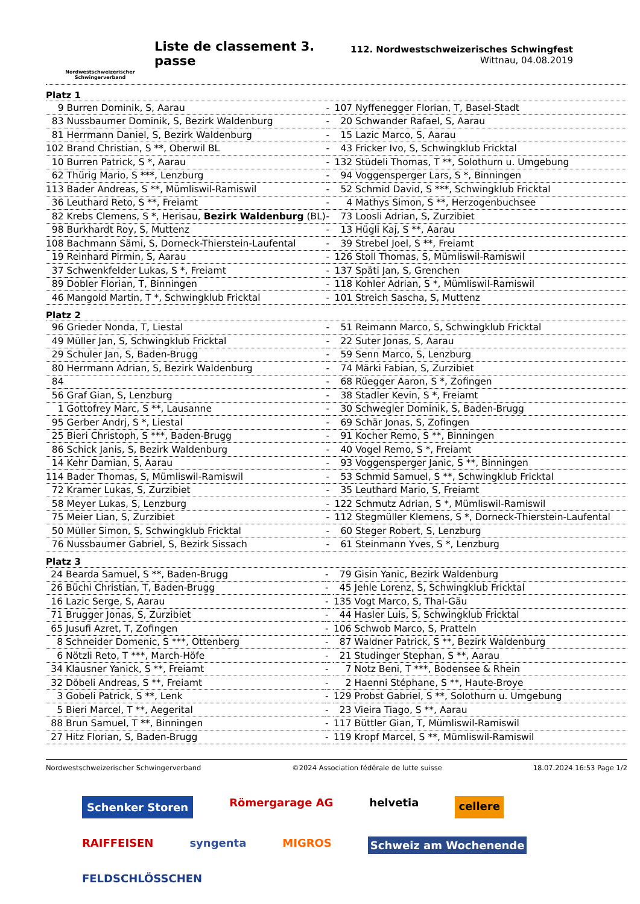Nordwestschweizerischer
Schwingerverband
Liste de classement 3. passe
112. Nordwestschweizerisches Schwingfest
Wittnau, 04.08.2019
Platz 1
| 9 | Burren Dominik, S, Aarau | - | 107 | Nyffenegger Florian, T, Basel-Stadt |
| 83 | Nussbaumer Dominik, S, Bezirk Waldenburg | - | 20 | Schwander Rafael, S, Aarau |
| 81 | Herrmann Daniel, S, Bezirk Waldenburg | - | 15 | Lazic Marco, S, Aarau |
| 102 | Brand Christian, S **, Oberwil BL | - | 43 | Fricker Ivo, S, Schwingklub Fricktal |
| 10 | Burren Patrick, S *, Aarau | - | 132 | Stüdeli Thomas, T **, Solothurn u. Umgebung |
| 62 | Thürig Mario, S ***, Lenzburg | - | 94 | Voggensperger Lars, S *, Binningen |
| 113 | Bader Andreas, S **, Mümliswil-Ramiswil | - | 52 | Schmid David, S ***, Schwingklub Fricktal |
| 36 | Leuthard Reto, S **, Freiamt | - | 4 | Mathys Simon, S **, Herzogenbuchsee |
| 82 | Krebs Clemens, S *, Herisau, Bezirk Waldenburg (BL) | - | 73 | Loosli Adrian, S, Zurzibiet |
| 98 | Burkhardt Roy, S, Muttenz | - | 13 | Hügli Kaj, S **, Aarau |
| 108 | Bachmann Sämi, S, Dorneck-Thierstein-Laufental | - | 39 | Strebel Joel, S **, Freiamt |
| 19 | Reinhard Pirmin, S, Aarau | - | 126 | Stoll Thomas, S, Mümliswil-Ramiswil |
| 37 | Schwenkfelder Lukas, S *, Freiamt | - | 137 | Späti Jan, S, Grenchen |
| 89 | Dobler Florian, T, Binningen | - | 118 | Kohler Adrian, S *, Mümliswil-Ramiswil |
| 46 | Mangold Martin, T *, Schwingklub Fricktal | - | 101 | Streich Sascha, S, Muttenz |
Platz 2
| 96 | Grieder Nonda, T, Liestal | - | 51 | Reimann Marco, S, Schwingklub Fricktal |
| 49 | Müller Jan, S, Schwingklub Fricktal | - | 22 | Suter Jonas, S, Aarau |
| 29 | Schuler Jan, S, Baden-Brugg | - | 59 | Senn Marco, S, Lenzburg |
| 80 | Herrmann Adrian, S, Bezirk Waldenburg | - | 74 | Märki Fabian, S, Zurzibiet |
| 84 | | - | 68 | Rüegger Aaron, S *, Zofingen |
| 56 | Graf Gian, S, Lenzburg | - | 38 | Stadler Kevin, S *, Freiamt |
| 1 | Gottofrey Marc, S **, Lausanne | - | 30 | Schwegler Dominik, S, Baden-Brugg |
| 95 | Gerber Andrj, S *, Liestal | - | 69 | Schär Jonas, S, Zofingen |
| 25 | Bieri Christoph, S ***, Baden-Brugg | - | 91 | Kocher Remo, S **, Binningen |
| 86 | Schick Janis, S, Bezirk Waldenburg | - | 40 | Vogel Remo, S *, Freiamt |
| 14 | Kehr Damian, S, Aarau | - | 93 | Voggensperger Janic, S **, Binningen |
| 114 | Bader Thomas, S, Mümliswil-Ramiswil | - | 53 | Schmid Samuel, S **, Schwingklub Fricktal |
| 72 | Kramer Lukas, S, Zurzibiet | - | 35 | Leuthard Mario, S, Freiamt |
| 58 | Meyer Lukas, S, Lenzburg | - | 122 | Schmutz Adrian, S *, Mümliswil-Ramiswil |
| 75 | Meier Lian, S, Zurzibiet | - | 112 | Stegmüller Klemens, S *, Dorneck-Thierstein-Laufental |
| 50 | Müller Simon, S, Schwingklub Fricktal | - | 60 | Steger Robert, S, Lenzburg |
| 76 | Nussbaumer Gabriel, S, Bezirk Sissach | - | 61 | Steinmann Yves, S *, Lenzburg |
Platz 3
| 24 | Bearda Samuel, S **, Baden-Brugg | - | 79 | Gisin Yanic, Bezirk Waldenburg |
| 26 | Büchi Christian, T, Baden-Brugg | - | 45 | Jehle Lorenz, S, Schwingklub Fricktal |
| 16 | Lazic Serge, S, Aarau | - | 135 | Vogt Marco, S, Thal-Gäu |
| 71 | Brugger Jonas, S, Zurzibiet | - | 44 | Hasler Luis, S, Schwingklub Fricktal |
| 65 | Jusufi Azret, T, Zofingen | - | 106 | Schwob Marco, S, Pratteln |
| 8 | Schneider Domenic, S ***, Ottenberg | - | 87 | Waldner Patrick, S **, Bezirk Waldenburg |
| 6 | Nötzli Reto, T ***, March-Höfe | - | 21 | Studinger Stephan, S **, Aarau |
| 34 | Klausner Yanick, S **, Freiamt | - | 7 | Notz Beni, T ***, Bodensee & Rhein |
| 32 | Döbeli Andreas, S **, Freiamt | - | 2 | Haenni Stéphane, S **, Haute-Broye |
| 3 | Gobeli Patrick, S **, Lenk | - | 129 | Probst Gabriel, S **, Solothurn u. Umgebung |
| 5 | Bieri Marcel, T **, Aegerital | - | 23 | Vieira Tiago, S **, Aarau |
| 88 | Brun Samuel, T **, Binningen | - | 117 | Büttler Gian, T, Mümliswil-Ramiswil |
| 27 | Hitz Florian, S, Baden-Brugg | - | 119 | Kropf Marcel, S **, Mümliswil-Ramiswil |
Nordwestschweizerischer Schwingerverband ©2024 Association fédérale de lutte suisse 18.07.2024 16:53 Page 1/2
Schenker Storen Römergarage AG helvetia cellere RAIFFEISEN syngenta MIGROS Schweiz am Wochenende FELDSCHLÖSSCHEN